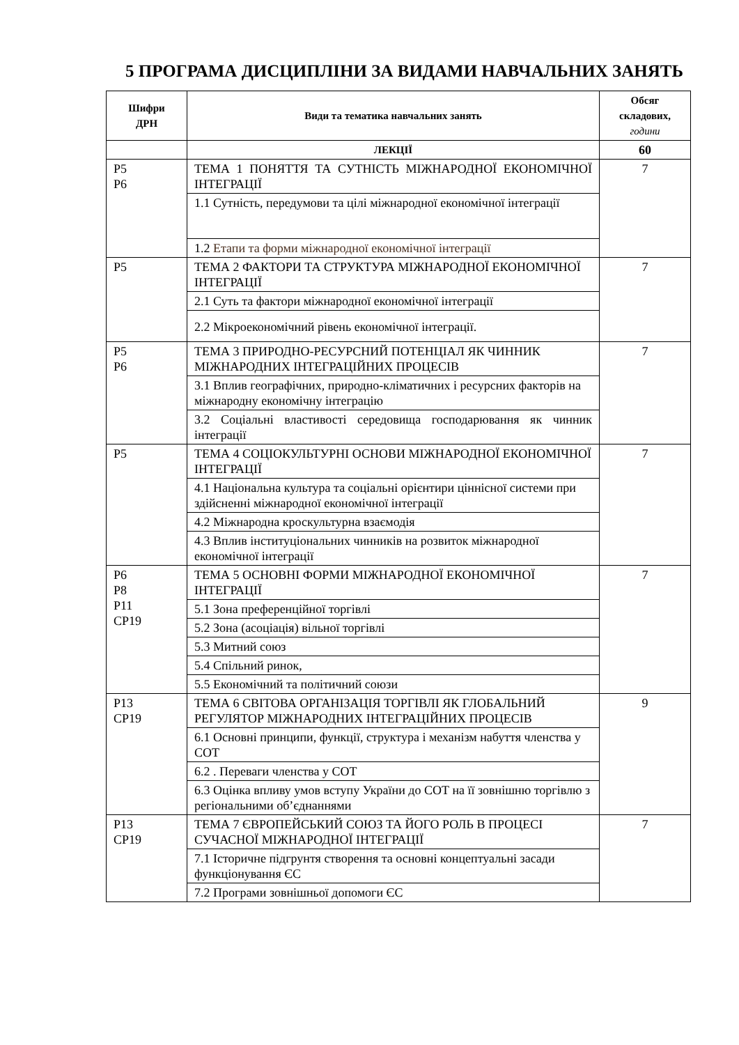5 ПРОГРАМА ДИСЦИПЛІНИ ЗА ВИДАМИ НАВЧАЛЬНИХ ЗАНЯТЬ
| Шифри ДРН | Види та тематика навчальних занять | Обсяг складових, години |
| --- | --- | --- |
| | ЛЕКЦІЇ | 60 |
| Р5 Р6 | ТЕМА 1 ПОНЯТТЯ ТА СУТНІСТЬ МІЖНАРОДНОЇ ЕКОНОМІЧНОЇ ІНТЕГРАЦІЇ | 7 |
| | 1.1 Сутність, передумови та цілі міжнародної економічної інтеграції | |
| | 1.2 Етапи та форми міжнародної економічної інтеграції | |
| Р5 | ТЕМА 2 ФАКТОРИ ТА СТРУКТУРА МІЖНАРОДНОЇ ЕКОНОМІЧНОЇ ІНТЕГРАЦІЇ | 7 |
| | 2.1 Суть та фактори міжнародної економічної інтеграції | |
| | 2.2 Мікроекономічний рівень економічної інтеграції. | |
| Р5 Р6 | ТЕМА 3 ПРИРОДНО-РЕСУРСНИЙ ПОТЕНЦІАЛ ЯК ЧИННИК МІЖНАРОДНИХ ІНТЕГРАЦІЙНИХ ПРОЦЕСІВ | 7 |
| | 3.1 Вплив географічних, природно-кліматичних і ресурсних факторів на міжнародну економічну інтеграцію | |
| | 3.2 Соціальні властивості середовища господарювання як чинник інтеграції | |
| Р5 | ТЕМА 4 СОЦІОКУЛЬТУРНІ ОСНОВИ МІЖНАРОДНОЇ ЕКОНОМІЧНОЇ ІНТЕГРАЦІЇ | 7 |
| | 4.1 Національна культура та соціальні орієнтири ціннісної системи при здійсненні міжнародної економічної інтеграції | |
| | 4.2 Міжнародна кроскультурна взаємодія | |
| | 4.3 Вплив інституціональних чинників на розвиток міжнародної економічної інтеграції | |
| Р6 Р8 Р11 СР19 | ТЕМА 5 ОСНОВНІ ФОРМИ МІЖНАРОДНОЇ ЕКОНОМІЧНОЇ ІНТЕГРАЦІЇ | 7 |
| | 5.1 Зона преференційної торгівлі | |
| | 5.2 Зона (асоціація) вільної торгівлі | |
| | 5.3 Митний союз | |
| | 5.4 Спільний ринок, | |
| | 5.5 Економічний та політичний союзи | |
| Р13 СР19 | ТЕМА 6 СВІТОВА ОРГАНІЗАЦІЯ ТОРГІВЛІ ЯК ГЛОБАЛЬНИЙ РЕГУЛЯТОР МІЖНАРОДНИХ ІНТЕГРАЦІЙНИХ ПРОЦЕСІВ | 9 |
| | 6.1 Основні принципи, функції, структура і механізм набуття членства у СОТ | |
| | 6.2 . Переваги членства у СОТ | |
| | 6.3 Оцінка впливу умов вступу України до СОТ на її зовнішню торгівлю з регіональними об’єднаннями | |
| Р13 СР19 | ТЕМА 7 ЄВРОПЕЙСЬКИЙ СОЮЗ ТА ЙОГО РОЛЬ В ПРОЦЕСІ СУЧАСНОЇ МІЖНАРОДНОЇ ІНТЕГРАЦІЇ | 7 |
| | 7.1 Історичне підгрунтя створення та основні концептуальні засади функціонування ЄС | |
| | 7.2 Програми зовнішньої допомоги ЄС | |